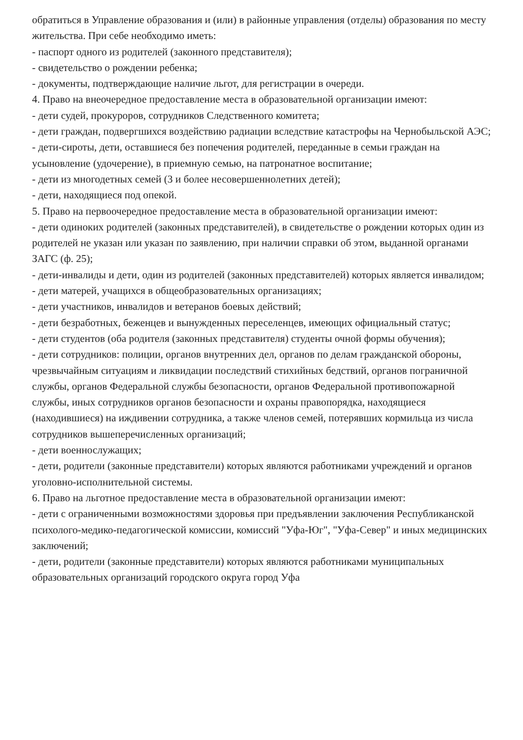обратиться в Управление образования и (или) в районные управления (отделы) образования по месту жительства. При себе необходимо иметь:
- паспорт одного из родителей (законного представителя);
- свидетельство о рождении ребенка;
- документы, подтверждающие наличие льгот, для регистрации в очереди.
4. Право на внеочередное предоставление места в образовательной организации имеют:
- дети судей, прокуроров, сотрудников Следственного комитета;
- дети граждан, подвергшихся воздействию радиации вследствие катастрофы на Чернобыльской АЭС;
- дети-сироты, дети, оставшиеся без попечения родителей, переданные в семьи граждан на усыновление (удочерение), в приемную семью, на патронатное воспитание;
- дети из многодетных семей (3 и более несовершеннолетних детей);
- дети, находящиеся под опекой.
5. Право на первоочередное предоставление места в образовательной организации имеют:
- дети одиноких родителей (законных представителей), в свидетельстве о рождении которых один из родителей не указан или указан по заявлению, при наличии справки об этом, выданной органами ЗАГС (ф. 25);
- дети-инвалиды и дети, один из родителей (законных представителей) которых является инвалидом;
- дети матерей, учащихся в общеобразовательных организациях;
- дети участников, инвалидов и ветеранов боевых действий;
- дети безработных, беженцев и вынужденных переселенцев, имеющих официальный статус;
- дети студентов (оба родителя (законных представителя) студенты очной формы обучения);
- дети сотрудников: полиции, органов внутренних дел, органов по делам гражданской обороны, чрезвычайным ситуациям и ликвидации последствий стихийных бедствий, органов пограничной службы, органов Федеральной службы безопасности, органов Федеральной противопожарной службы, иных сотрудников органов безопасности и охраны правопорядка, находящиеся (находившиеся) на иждивении сотрудника, а также членов семей, потерявших кормильца из числа сотрудников вышеперечисленных организаций;
- дети военнослужащих;
- дети, родители (законные представители) которых являются работниками учреждений и органов уголовно-исполнительной системы.
6. Право на льготное предоставление места в образовательной организации имеют:
- дети с ограниченными возможностями здоровья при предъявлении заключения Республиканской психолого-медико-педагогической комиссии, комиссий "Уфа-Юг", "Уфа-Север" и иных медицинских заключений;
- дети, родители (законные представители) которых являются работниками муниципальных образовательных организаций городского округа город Уфа